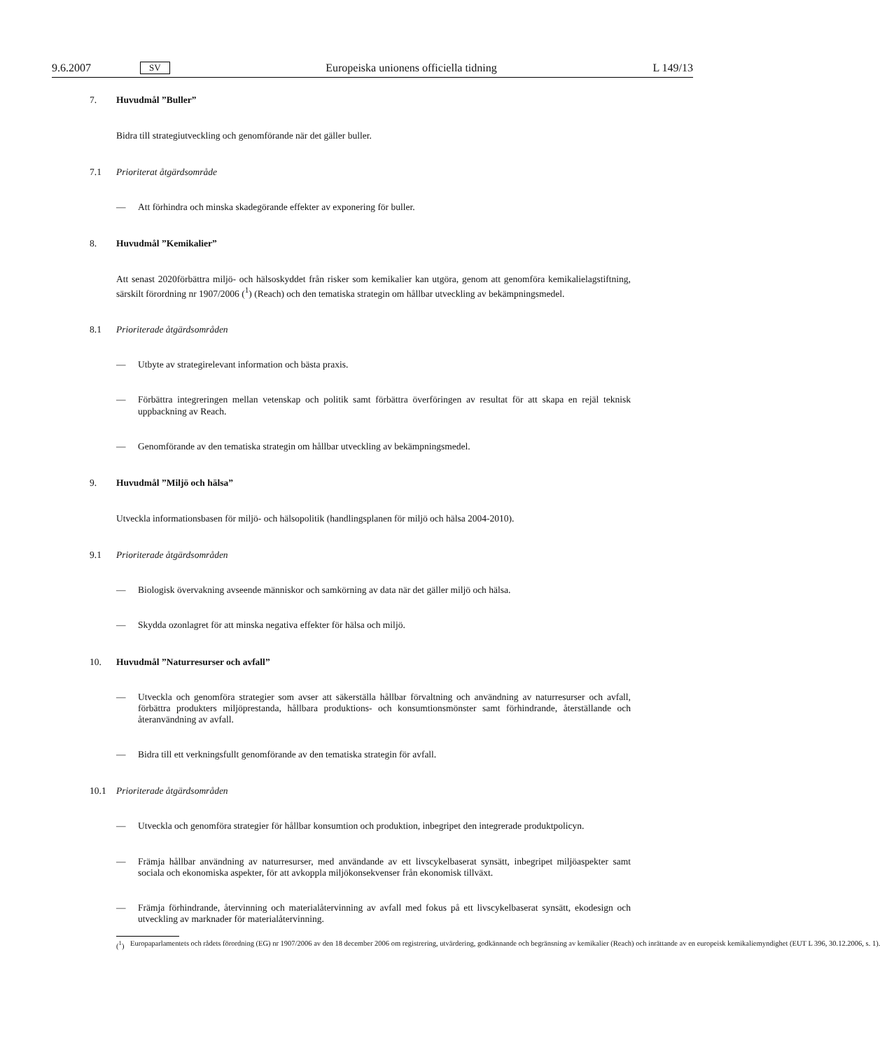9.6.2007 SV Europeiska unionens officiella tidning L 149/13
7. Huvudmål ”Buller”
Bidra till strategiutveckling och genomförande när det gäller buller.
7.1 Prioriterat åtgärdsområde
— Att förhindra och minska skadegörande effekter av exponering för buller.
8. Huvudmål ”Kemikalier”
Att senast 2020förbättra miljö- och hälsoskyddet från risker som kemikalier kan utgöra, genom att genomföra kemikalielagstiftning, särskilt förordning nr 1907/2006 (<sup>1</sup>) (Reach) och den tematiska strategin om hållbar utveckling av bekämpningsmedel.
8.1 Prioriterade åtgärdsområden
— Utbyte av strategirelevant information och bästa praxis.
— Förbättra integreringen mellan vetenskap och politik samt förbättra överföringen av resultat för att skapa en rejäl teknisk uppbackning av Reach.
— Genomförande av den tematiska strategin om hållbar utveckling av bekämpningsmedel.
9. Huvudmål ”Miljö och hälsa”
Utveckla informationsbasen för miljö- och hälsopolitik (handlingsplanen för miljö och hälsa 2004-2010).
9.1 Prioriterade åtgärdsområden
— Biologisk övervakning avseende människor och samkörning av data när det gäller miljö och hälsa.
— Skydda ozonlagret för att minska negativa effekter för hälsa och miljö.
10. Huvudmål ”Naturresurser och avfall”
— Utveckla och genomföra strategier som avser att säkerställa hållbar förvaltning och användning av naturresurser och avfall, förbättra produkters miljöprestanda, hållbara produktions- och konsumtionsmönster samt förhindrande, återställande och återanvändning av avfall.
— Bidra till ett verkningsfullt genomförande av den tematiska strategin för avfall.
10.1 Prioriterade åtgärdsområden
— Utveckla och genomföra strategier för hållbar konsumtion och produktion, inbegripet den integrerade produktpolicyn.
— Främja hållbar användning av naturresurser, med användande av ett livscykelbaserat synsätt, inbegripet miljöaspekter samt sociala och ekonomiska aspekter, för att avkoppla miljökonsekvenser från ekonomisk tillväxt.
— Främja förhindrande, återvinning och materialåtervinning av avfall med fokus på ett livscykelbaserat synsätt, ekodesign och utveckling av marknader för materialåtervinning.
(<sup>1</sup>) Europaparlamentets och rådets förordning (EG) nr 1907/2006 av den 18 december 2006 om registrering, utvärdering, godkännande och begränsning av kemikalier (Reach) och inrättande av en europeisk kemikaliemyndighet (EUT L 396, 30.12.2006, s. 1).